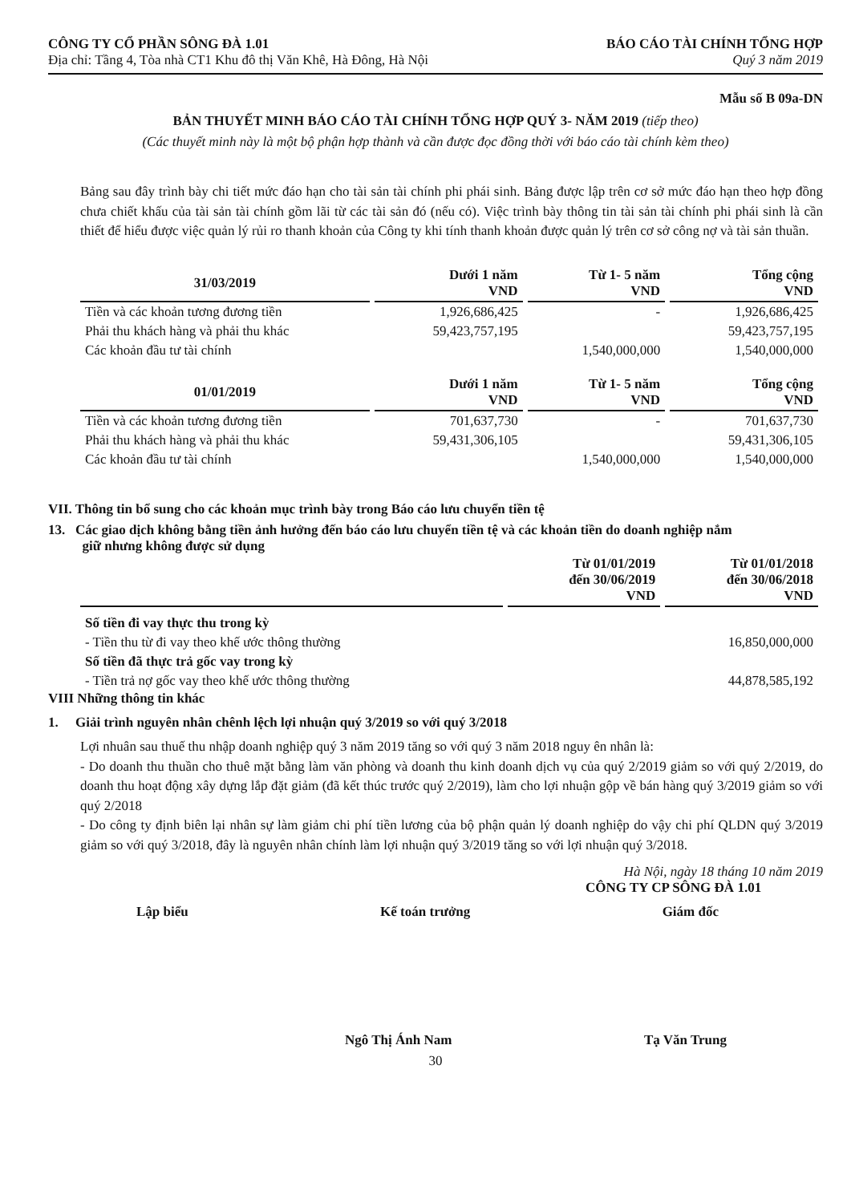CÔNG TY CỔ PHẦN SÔNG ĐÀ 1.01
Địa chỉ: Tầng 4, Tòa nhà CT1 Khu đô thị Văn Khê, Hà Đông, Hà Nội
BÁO CÁO TÀI CHÍNH TỔNG HỢP
Quý 3 năm 2019
Mẫu số B 09a-DN
BẢN THUYẾT MINH BÁO CÁO TÀI CHÍNH TỔNG HỢP QUÝ 3- NĂM 2019 (tiếp theo)
(Các thuyết minh này là một bộ phận hợp thành và cần được đọc đồng thời với báo cáo tài chính kèm theo)
Bảng sau đây trình bày chi tiết mức đáo hạn cho tài sản tài chính phi phái sinh. Bảng được lập trên cơ sở mức đáo hạn theo hợp đồng chưa chiết khấu của tài sản tài chính gồm lãi từ các tài sản đó (nếu có). Việc trình bày thông tin tài sản tài chính phi phái sinh là cần thiết để hiểu được việc quản lý rủi ro thanh khoản của Công ty khi tính thanh khoản được quản lý trên cơ sở công nợ và tài sản thuần.
| 31/03/2019 | Dưới 1 năm VND | Từ 1- 5 năm VND | Tổng cộng VND |
| --- | --- | --- | --- |
| Tiền và các khoản tương đương tiền | 1,926,686,425 | - | 1,926,686,425 |
| Phải thu khách hàng và phải thu khác | 59,423,757,195 | | 59,423,757,195 |
| Các khoản đầu tư tài chính | | 1,540,000,000 | 1,540,000,000 |
| 01/01/2019 | Dưới 1 năm VND | Từ 1- 5 năm VND | Tổng cộng VND |
| Tiền và các khoản tương đương tiền | 701,637,730 | - | 701,637,730 |
| Phải thu khách hàng và phải thu khác | 59,431,306,105 | | 59,431,306,105 |
| Các khoản đầu tư tài chính | | 1,540,000,000 | 1,540,000,000 |
VII. Thông tin bổ sung cho các khoản mục trình bày trong Báo cáo lưu chuyển tiền tệ
13. Các giao dịch không bằng tiền ảnh hưởng đến báo cáo lưu chuyển tiền tệ và các khoản tiền do doanh nghiệp nắm
giữ nhưng không được sử dụng
| | Từ 01/01/2019 đến 30/06/2019 VND | Từ 01/01/2018 đến 30/06/2018 VND |
| --- | --- | --- |
| Số tiền đi vay thực thu trong kỳ | | |
| - Tiền thu từ đi vay theo khế ước thông thường | | 16,850,000,000 |
| Số tiền đã thực trả gốc vay trong kỳ | | |
| - Tiền trả nợ gốc vay theo khế ước thông thường | | 44,878,585,192 |
VIII Những thông tin khác
1. Giải trình nguyên nhân chênh lệch lợi nhuận quý 3/2019 so với quý 3/2018
Lợi nhuân sau thuế thu nhập doanh nghiệp quý 3 năm 2019 tăng so với quý 3 năm 2018 nguy ên nhân là:
- Do doanh thu thuần cho thuê mặt bằng làm văn phòng và doanh thu kinh doanh dịch vụ của quý 2/2019 giảm so với quý 2/2019, do doanh thu hoạt động xây dựng lắp đặt giảm (đã kết thúc trước quý 2/2019), làm cho lợi nhuận gộp về bán hàng quý 3/2019 giảm so với quý 2/2018
- Do công ty định biên lại nhân sự làm giảm chi phí tiền lương của bộ phận quản lý doanh nghiệp do vậy chi phí QLDN quý 3/2019 giảm so với quý 3/2018, đây là nguyên nhân chính làm lợi nhuận quý 3/2019 tăng so với lợi nhuận quý 3/2018.
Hà Nội, ngày 18 tháng 10 năm 2019
CÔNG TY CP SÔNG ĐÀ 1.01
Lập biểu Kế toán trưởng Giám đốc
Ngô Thị Ánh Nam Tạ Văn Trung
30